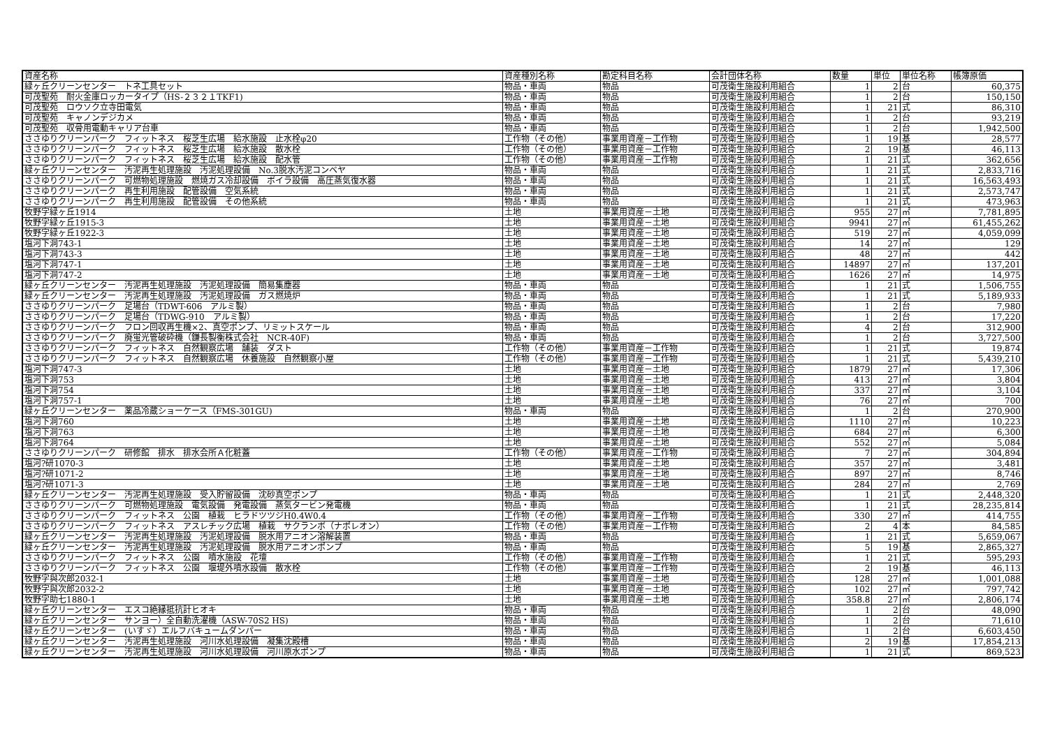| 資産名称 | 資産種別名称 | 勘定科目名称 | 会計団体名称 | 数量 | 単位 | 単位名称 | 帳簿原価 |
| --- | --- | --- | --- | --- | --- | --- | --- |
| 緑ヶ丘クリーンセンター トネ工具セット | 物品・車両 | 物品 | 可茂衛生施設利用組合 | 1 | 2 | 台 | 60,375 |
| 可茂聖苑 耐火金庫ロッカータイプ（HS-２３２１TKF1) | 物品・車両 | 物品 | 可茂衛生施設利用組合 | 1 | 2 | 台 | 150,150 |
| 可茂聖苑 ロウソク立寺田電気 | 物品・車両 | 物品 | 可茂衛生施設利用組合 | 1 | 21 | 式 | 86,310 |
| 可茂聖苑 キャノンデジカメ | 物品・車両 | 物品 | 可茂衛生施設利用組合 | 1 | 2 | 台 | 93,219 |
| 可茂聖苑 収骨用電動キャリア台車 | 物品・車両 | 物品 | 可茂衛生施設利用組合 | 1 | 2 | 台 | 1,942,500 |
| ささゆりクリーンパーク フィットネス 桜芝生広場 給水施設 止水栓φ20 | 工作物（その他） | 事業用資産－工作物 | 可茂衛生施設利用組合 | 1 | 19 | 基 | 28,577 |
| ささゆりクリーンパーク フィットネス 桜芝生広場 給水施設 散水栓 | 工作物（その他） | 事業用資産－工作物 | 可茂衛生施設利用組合 | 2 | 19 | 基 | 46,113 |
| ささゆりクリーンパーク フィットネス 桜芝生広場 給水施設 配水管 | 工作物（その他） | 事業用資産－工作物 | 可茂衛生施設利用組合 | 1 | 21 | 式 | 362,656 |
| 緑ヶ丘クリーンセンター 汚泥再生処理施設 汚泥処理設備 No.3脱水汚泥コンベヤ | 物品・車両 | 物品 | 可茂衛生施設利用組合 | 1 | 21 | 式 | 2,833,716 |
| ささゆりクリーンパーク 可燃物処理施設 燃焼ガス冷却設備 ボイラ設備 高圧蒸気復水器 | 物品・車両 | 物品 | 可茂衛生施設利用組合 | 1 | 21 | 式 | 16,563,493 |
| ささゆりクリーンパーク 再生利用施設 配管設備 空気系統 | 物品・車両 | 物品 | 可茂衛生施設利用組合 | 1 | 21 | 式 | 2,573,747 |
| ささゆりクリーンパーク 再生利用施設 配管設備 その他系統 | 物品・車両 | 物品 | 可茂衛生施設利用組合 | 1 | 21 | 式 | 473,963 |
| 牧野字緑ヶ丘1914 | 土地 | 事業用資産－土地 | 可茂衛生施設利用組合 | 955 | 27 | ㎡ | 7,781,895 |
| 牧野字緑ヶ丘1915-3 | 土地 | 事業用資産－土地 | 可茂衛生施設利用組合 | 9941 | 27 | ㎡ | 61,455,262 |
| 牧野字緑ヶ丘1922-3 | 土地 | 事業用資産－土地 | 可茂衛生施設利用組合 | 519 | 27 | ㎡ | 4,059,099 |
| 塩河下洞743-1 | 土地 | 事業用資産－土地 | 可茂衛生施設利用組合 | 14 | 27 | ㎡ | 129 |
| 塩河下洞743-3 | 土地 | 事業用資産－土地 | 可茂衛生施設利用組合 | 48 | 27 | ㎡ | 442 |
| 塩河下洞747-1 | 土地 | 事業用資産－土地 | 可茂衛生施設利用組合 | 14897 | 27 | ㎡ | 137,201 |
| 塩河下洞747-2 | 土地 | 事業用資産－土地 | 可茂衛生施設利用組合 | 1626 | 27 | ㎡ | 14,975 |
| 緑ヶ丘クリーンセンター 汚泥再生処理施設 汚泥処理設備 簡易集塵器 | 物品・車両 | 物品 | 可茂衛生施設利用組合 | 1 | 21 | 式 | 1,506,755 |
| 緑ヶ丘クリーンセンター 汚泥再生処理施設 汚泥処理設備 ガス燃焼炉 | 物品・車両 | 物品 | 可茂衛生施設利用組合 | 1 | 21 | 式 | 5,189,933 |
| ささゆりクリーンパーク 足場台（TDWT-606 アルミ製） | 物品・車両 | 物品 | 可茂衛生施設利用組合 | 1 | 2 | 台 | 7,980 |
| ささゆりクリーンパーク 足場台（TDWG-910 アルミ製） | 物品・車両 | 物品 | 可茂衛生施設利用組合 | 1 | 2 | 台 | 17,220 |
| ささゆりクリーンパーク フロン回収再生機×2、真空ポンプ、リミットスケール | 物品・車両 | 物品 | 可茂衛生施設利用組合 | 4 | 2 | 台 | 312,900 |
| ささゆりクリーンパーク 廃蛍光管破砕機（鎌長製衡株式会社 NCR-40F) | 物品・車両 | 物品 | 可茂衛生施設利用組合 | 1 | 2 | 台 | 3,727,500 |
| ささゆりクリーンパーク フィットネス 自然観察広場 舗装 ダスト | 工作物（その他） | 事業用資産－工作物 | 可茂衛生施設利用組合 | 1 | 21 | 式 | 19,874 |
| ささゆりクリーンパーク フィットネス 自然観察広場 休養施設 自然観察小屋 | 工作物（その他） | 事業用資産－工作物 | 可茂衛生施設利用組合 | 1 | 21 | 式 | 5,439,210 |
| 塩河下洞747-3 | 土地 | 事業用資産－土地 | 可茂衛生施設利用組合 | 1879 | 27 | ㎡ | 17,306 |
| 塩河下洞753 | 土地 | 事業用資産－土地 | 可茂衛生施設利用組合 | 413 | 27 | ㎡ | 3,804 |
| 塩河下洞754 | 土地 | 事業用資産－土地 | 可茂衛生施設利用組合 | 337 | 27 | ㎡ | 3,104 |
| 塩河下洞757-1 | 土地 | 事業用資産－土地 | 可茂衛生施設利用組合 | 76 | 27 | ㎡ | 700 |
| 緑ヶ丘クリーンセンター 薬品冷蔵ショーケース（FMS-301GU) | 物品・車両 | 物品 | 可茂衛生施設利用組合 | 1 | 2 | 台 | 270,900 |
| 塩河下洞760 | 土地 | 事業用資産－土地 | 可茂衛生施設利用組合 | 1110 | 27 | ㎡ | 10,223 |
| 塩河下洞763 | 土地 | 事業用資産－土地 | 可茂衛生施設利用組合 | 684 | 27 | ㎡ | 6,300 |
| 塩河下洞764 | 土地 | 事業用資産－土地 | 可茂衛生施設利用組合 | 552 | 27 | ㎡ | 5,084 |
| ささゆりクリーンパーク 研修館 排水 排水会所Ａ化粧蓋 | 工作物（その他） | 事業用資産－工作物 | 可茂衛生施設利用組合 | 7 | 27 | ㎡ | 304,894 |
| 塩河?研1070-3 | 土地 | 事業用資産－土地 | 可茂衛生施設利用組合 | 357 | 27 | ㎡ | 3,481 |
| 塩河?研1071-2 | 土地 | 事業用資産－土地 | 可茂衛生施設利用組合 | 897 | 27 | ㎡ | 8,746 |
| 塩河?研1071-3 | 土地 | 事業用資産－土地 | 可茂衛生施設利用組合 | 284 | 27 | ㎡ | 2,769 |
| 緑ヶ丘クリーンセンター 汚泥再生処理施設 受入貯留設備 沈砂真空ポンプ | 物品・車両 | 物品 | 可茂衛生施設利用組合 | 1 | 21 | 式 | 2,448,320 |
| ささゆりクリーンパーク 可燃物処理施設 電気設備 発電設備 蒸気タービン発電機 | 物品・車両 | 物品 | 可茂衛生施設利用組合 | 1 | 21 | 式 | 28,235,814 |
| ささゆりクリーンパーク フィットネス 公園 植栽 ヒラドツツジH0.4W0.4 | 工作物（その他） | 事業用資産－工作物 | 可茂衛生施設利用組合 | 330 | 27 | ㎡ | 414,755 |
| ささゆりクリーンパーク フィットネス アスレチック広場 植栽 サクランボ（ナポレオン） | 工作物（その他） | 事業用資産－工作物 | 可茂衛生施設利用組合 | 2 | 4 | 本 | 84,585 |
| 緑ヶ丘クリーンセンター 汚泥再生処理施設 汚泥処理設備 脱水用アニオン溶解装置 | 物品・車両 | 物品 | 可茂衛生施設利用組合 | 1 | 21 | 式 | 5,659,067 |
| 緑ヶ丘クリーンセンター 汚泥再生処理施設 汚泥処理設備 脱水用アニオンポンプ | 物品・車両 | 物品 | 可茂衛生施設利用組合 | 5 | 19 | 基 | 2,865,327 |
| ささゆりクリーンパーク フィットネス 公園 噴水施設 花壇 | 工作物（その他） | 事業用資産－工作物 | 可茂衛生施設利用組合 | 1 | 21 | 式 | 595,293 |
| ささゆりクリーンパーク フィットネス 公園 堰堤外噴水設備 散水栓 | 工作物（その他） | 事業用資産－工作物 | 可茂衛生施設利用組合 | 2 | 19 | 基 | 46,113 |
| 牧野字與次郎2032-1 | 土地 | 事業用資産－土地 | 可茂衛生施設利用組合 | 128 | 27 | ㎡ | 1,001,088 |
| 牧野字與次郎2032-2 | 土地 | 事業用資産－土地 | 可茂衛生施設利用組合 | 102 | 27 | ㎡ | 797,742 |
| 牧野字助七1880-1 | 土地 | 事業用資産－土地 | 可茂衛生施設利用組合 | 358.8 | 27 | ㎡ | 2,806,174 |
| 緑ヶ丘クリーンセンター エスコ絶縁抵抗計ヒオキ | 物品・車両 | 物品 | 可茂衛生施設利用組合 | 1 | 2 | 台 | 48,090 |
| 緑ヶ丘クリーンセンター サンヨー）全自動洗濯機（ASW-70S2 HS) | 物品・車両 | 物品 | 可茂衛生施設利用組合 | 1 | 2 | 台 | 71,610 |
| 緑ヶ丘クリーンセンター (いすゞ）エルフバキュームダンパー | 物品・車両 | 物品 | 可茂衛生施設利用組合 | 1 | 2 | 台 | 6,603,450 |
| 緑ヶ丘クリーンセンター 汚泥再生処理施設 河川水処理設備 凝集沈殿槽 | 物品・車両 | 物品 | 可茂衛生施設利用組合 | 2 | 19 | 基 | 17,854,213 |
| 緑ヶ丘クリーンセンター 汚泥再生処理施設 河川水処理設備 河川原水ポンプ | 物品・車両 | 物品 | 可茂衛生施設利用組合 | 1 | 21 | 式 | 869,523 |